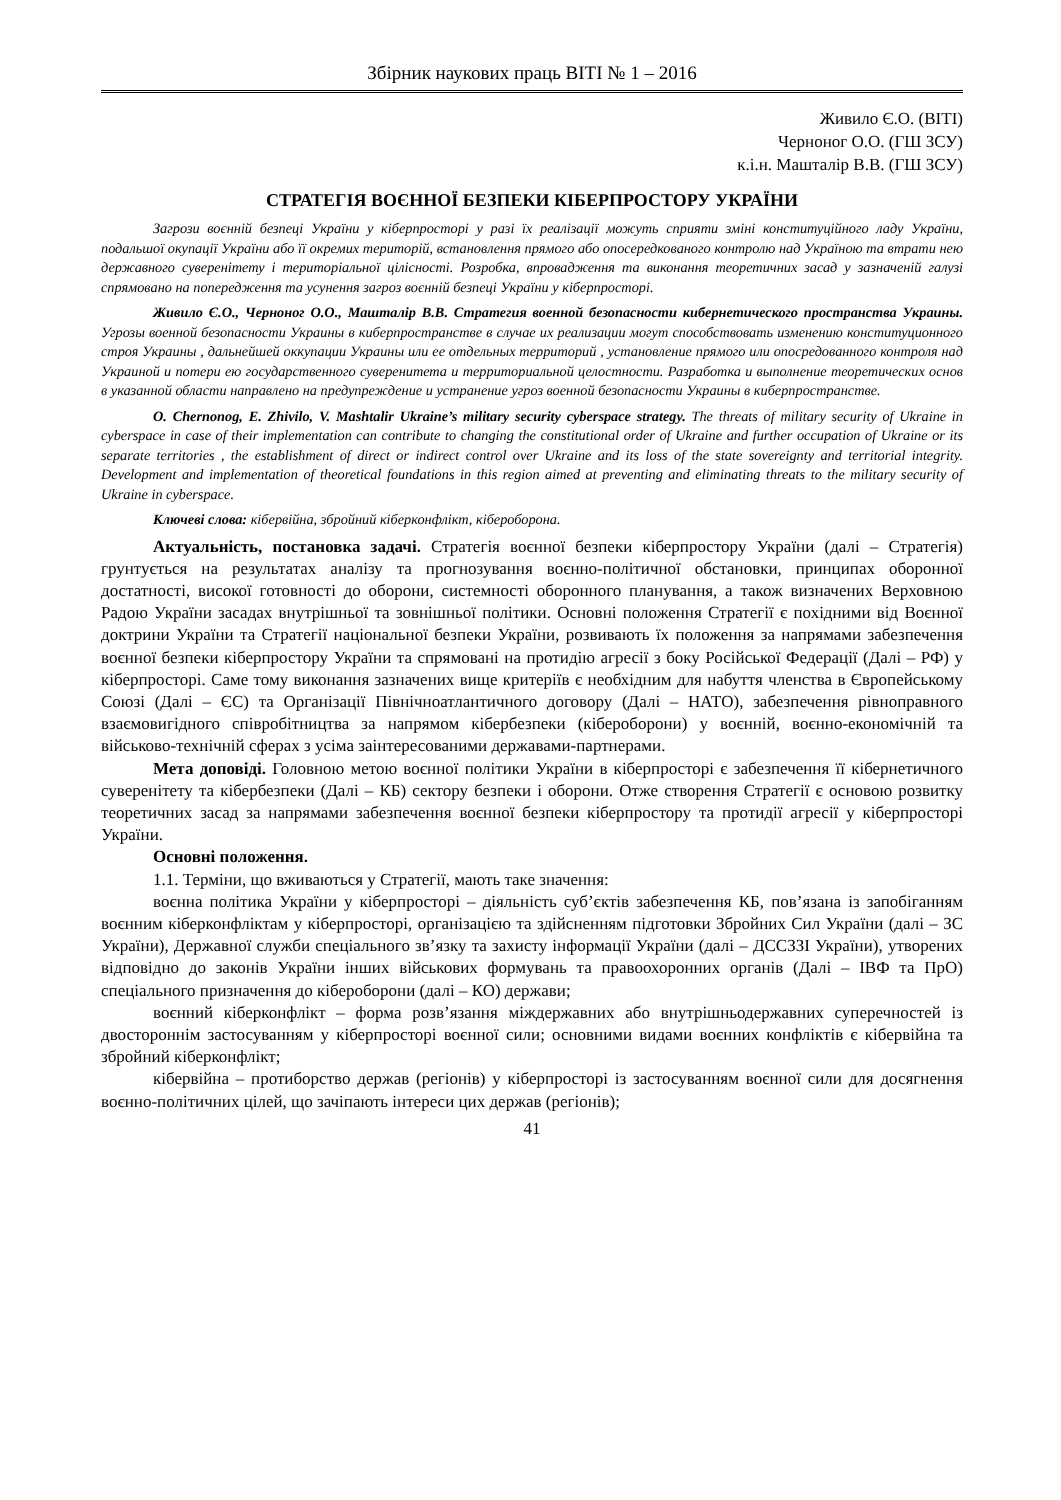Збірник наукових праць ВІТІ № 1 – 2016
Живило Є.О. (ВІТІ)
Черноног О.О. (ГШ ЗСУ)
к.і.н. Машталір В.В. (ГШ ЗСУ)
СТРАТЕГІЯ ВОЄННОЇ БЕЗПЕКИ КІБЕРПРОСТОРУ УКРАЇНИ
Загрози воєнній безпеці України у кіберпросторі у разі їх реалізації можуть сприяти зміні конституційного ладу України, подальшої окупації України або її окремих територій, встановлення прямого або опосередкованого контролю над Україною та втрати нею державного суверенітету і територіальної цілісності. Розробка, впровадження та виконання теоретичних засад у зазначеній галузі спрямовано на попередження та усунення загроз воєнній безпеці України у кіберпросторі.
Живило Є.О., Черноног О.О., Машталір В.В. Стратегия военной безопасности кибернетического пространства Украины. Угрозы военной безопасности Украины в киберпространстве в случае их реализации могут способствовать изменению конституционного строя Украины , дальнейшей оккупации Украины или ее отдельных территорий , установление прямого или опосредованного контроля над Украиной и потери ею государственного суверенитета и территориальной целостности. Разработка и выполнение теоретических основ в указанной области направлено на предупреждение и устранение угроз военной безопасности Украины в киберпространстве.
O. Chernonog, E. Zhivilo, V. Mashtalir Ukraine’s military security cyberspace strategy. The threats of military security of Ukraine in cyberspace in case of their implementation can contribute to changing the constitutional order of Ukraine and further occupation of Ukraine or its separate territories , the establishment of direct or indirect control over Ukraine and its loss of the state sovereignty and territorial integrity. Development and implementation of theoretical foundations in this region aimed at preventing and eliminating threats to the military security of Ukraine in cyberspace.
Ключеві слова: кібервійна, збройний кіберконфлікт, кібероборона.
Актуальність, постановка задачі. Стратегія воєнної безпеки кіберпростору України (далі – Стратегія) грунтується на результатах аналізу та прогнозування воєнно-політичної обстановки, принципах оборонної достатності, високої готовності до оборони, системності оборонного планування, а також визначених Верховною Радою України засадах внутрішньої та зовнішньої політики. Основні положення Стратегії є похідними від Воєнної доктрини України та Стратегії національної безпеки України, розвивають їх положення за напрямами забезпечення воєнної безпеки кіберпростору України та спрямовані на протидію агресії з боку Російської Федерації (Далі – РФ) у кіберпросторі. Саме тому виконання зазначених вище критеріїв є необхідним для набуття членства в Європейському Союзі (Далі – ЄС) та Організації Північноатлантичного договору (Далі – НАТО), забезпечення рівноправного взаємовигідного співробітництва за напрямом кібербезпеки (кібероборони) у воєнній, воєнно-економічній та військово-технічній сферах з усіма заінтересованими державами-партнерами.
Мета доповіді. Головною метою воєнної політики України в кіберпросторі є забезпечення її кібернетичного суверенітету та кібербезпеки (Далі – КБ) сектору безпеки і оборони. Отже створення Стратегії є основою розвитку теоретичних засад за напрямами забезпечення воєнної безпеки кіберпростору та протидії агресії у кіберпросторі України.
Основні положення.
1.1. Терміни, що вживаються у Стратегії, мають таке значення:
воєнна політика України у кіберпросторі – діяльність суб’єктів забезпечення КБ, пов’язана із запобіганням воєнним кіберконфліктам у кіберпросторі, організацією та здійсненням підготовки Збройних Сил України (далі – ЗС України), Державної служби спеціального зв’язку та захисту інформації України (далі – ДССЗЗІ України), утворених відповідно до законів України інших військових формувань та правоохоронних органів (Далі – ІВФ та ПрО) спеціального призначення до кібероборони (далі – КО) держави;
воєнний кіберконфлікт – форма розв’язання міждержавних або внутрішньодержавних суперечностей із двостороннім застосуванням у кіберпросторі воєнної сили; основними видами воєнних конфліктів є кібервійна та збройний кіберконфлікт;
кібервійна – протиборство держав (регіонів) у кіберпросторі із застосуванням воєнної сили для досягнення воєнно-політичних цілей, що зачіпають інтереси цих держав (регіонів);
41